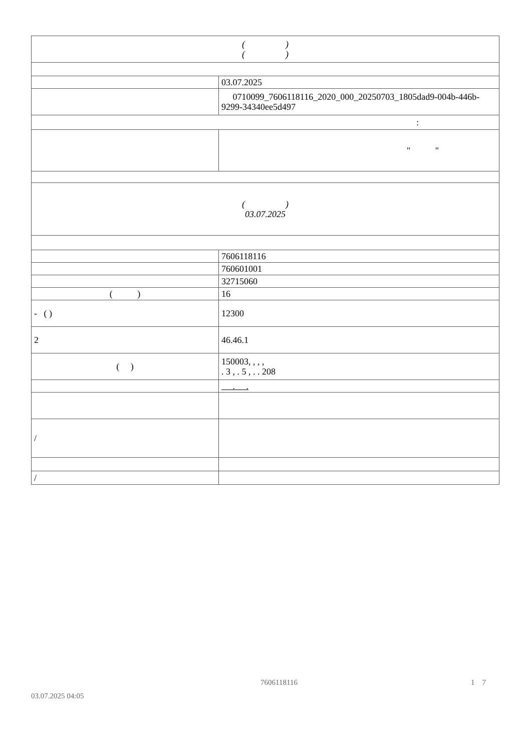| ( ) ( ) | |
| | 03.07.2025 |
| | 0710099_7606118116_2020_000_20250703_1805dad9-004b-446b-9299-34340ee5d497 |
| : | |
| | " " |
| ( ) 03.07.2025 | |
| | 7606118116 |
| | 760601001 |
| | 32715060 |
| ( ) | 16 |
| - ( ) | 12300 |
| 2 | 46.46.1 |
| ( ) | 150003, , , , . 3 , . 5 , . . 208 |
| | . . |
| / | |
| / | |
7606118116 1 7
03.07.2025 04:05